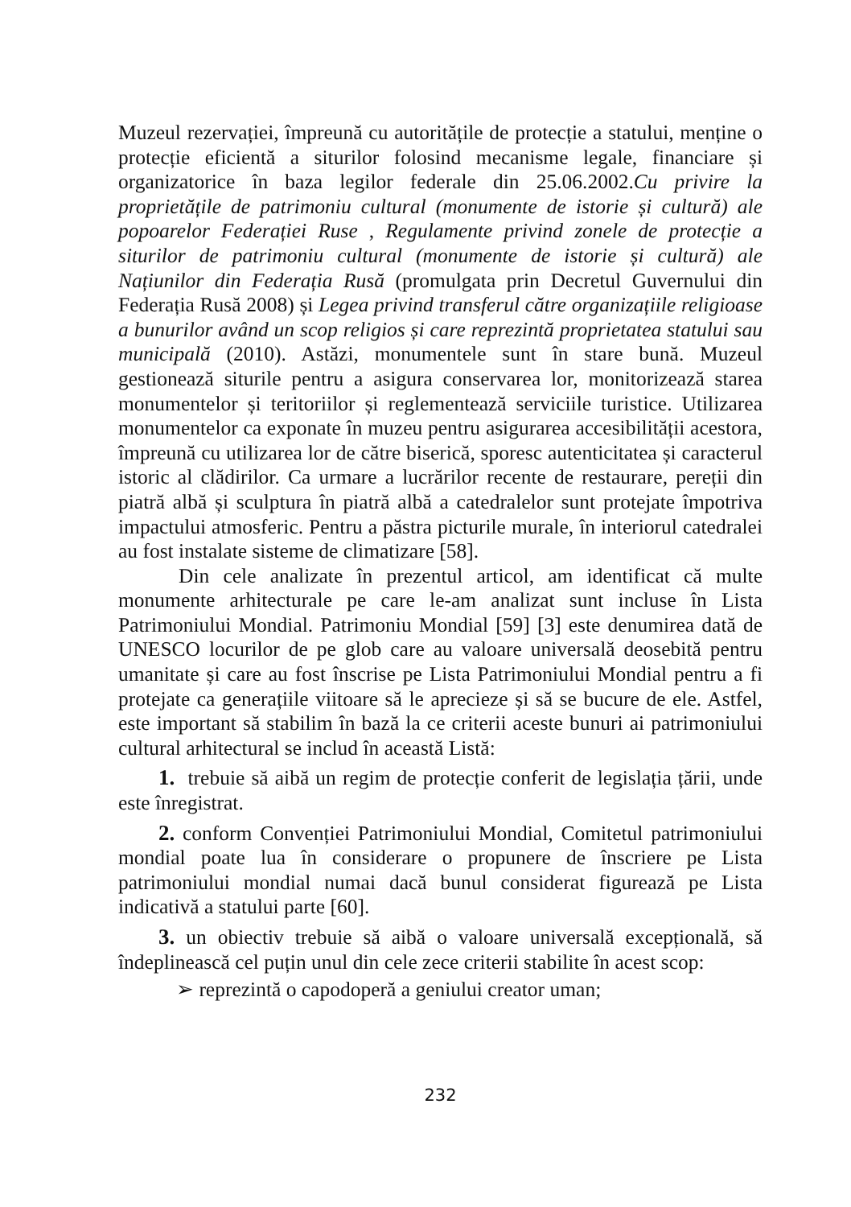Muzeul rezervației, împreună cu autoritățile de protecție a statului, menține o protecție eficientă a siturilor folosind mecanisme legale, financiare și organizatorice în baza legilor federale din 25.06.2002.Cu privire la proprietățile de patrimoniu cultural (monumente de istorie și cultură) ale popoarelor Federației Ruse , Regulamente privind zonele de protecție a siturilor de patrimoniu cultural (monumente de istorie și cultură) ale Națiunilor din Federația Rusă (promulgata prin Decretul Guvernului din Federația Rusă 2008) și Legea privind transferul către organizațiile religioase a bunurilor având un scop religios și care reprezintă proprietatea statului sau municipală (2010). Astăzi, monumentele sunt în stare bună. Muzeul gestionează siturile pentru a asigura conservarea lor, monitorizează starea monumentelor și teritoriilor și reglementează serviciile turistice. Utilizarea monumentelor ca exponate în muzeu pentru asigurarea accesibilității acestora, împreună cu utilizarea lor de către biserică, sporesc autenticitatea și caracterul istoric al clădirilor. Ca urmare a lucrărilor recente de restaurare, pereții din piatră albă și sculptura în piatră albă a catedralelor sunt protejate împotriva impactului atmosferic. Pentru a păstra picturile murale, în interiorul catedralei au fost instalate sisteme de climatizare [58].
Din cele analizate în prezentul articol, am identificat că multe monumente arhitecturale pe care le-am analizat sunt incluse în Lista Patrimoniului Mondial. Patrimoniu Mondial [59] [3] este denumirea dată de UNESCO locurilor de pe glob care au valoare universală deosebită pentru umanitate și care au fost înscrise pe Lista Patrimoniului Mondial pentru a fi protejate ca generațiile viitoare să le aprecieze și să se bucure de ele. Astfel, este important să stabilim în bază la ce criterii aceste bunuri ai patrimoniului cultural arhitectural se includ în această Listă:
1. trebuie să aibă un regim de protecție conferit de legislația țării, unde este înregistrat.
2. conform Convenției Patrimoniului Mondial, Comitetul patrimoniului mondial poate lua în considerare o propunere de înscriere pe Lista patrimoniului mondial numai dacă bunul considerat figurează pe Lista indicativă a statului parte [60].
3. un obiectiv trebuie să aibă o valoare universală excepțională, să îndeplinească cel puțin unul din cele zece criterii stabilite în acest scop:
➢ reprezintă o capodoperă a geniului creator uman;
232